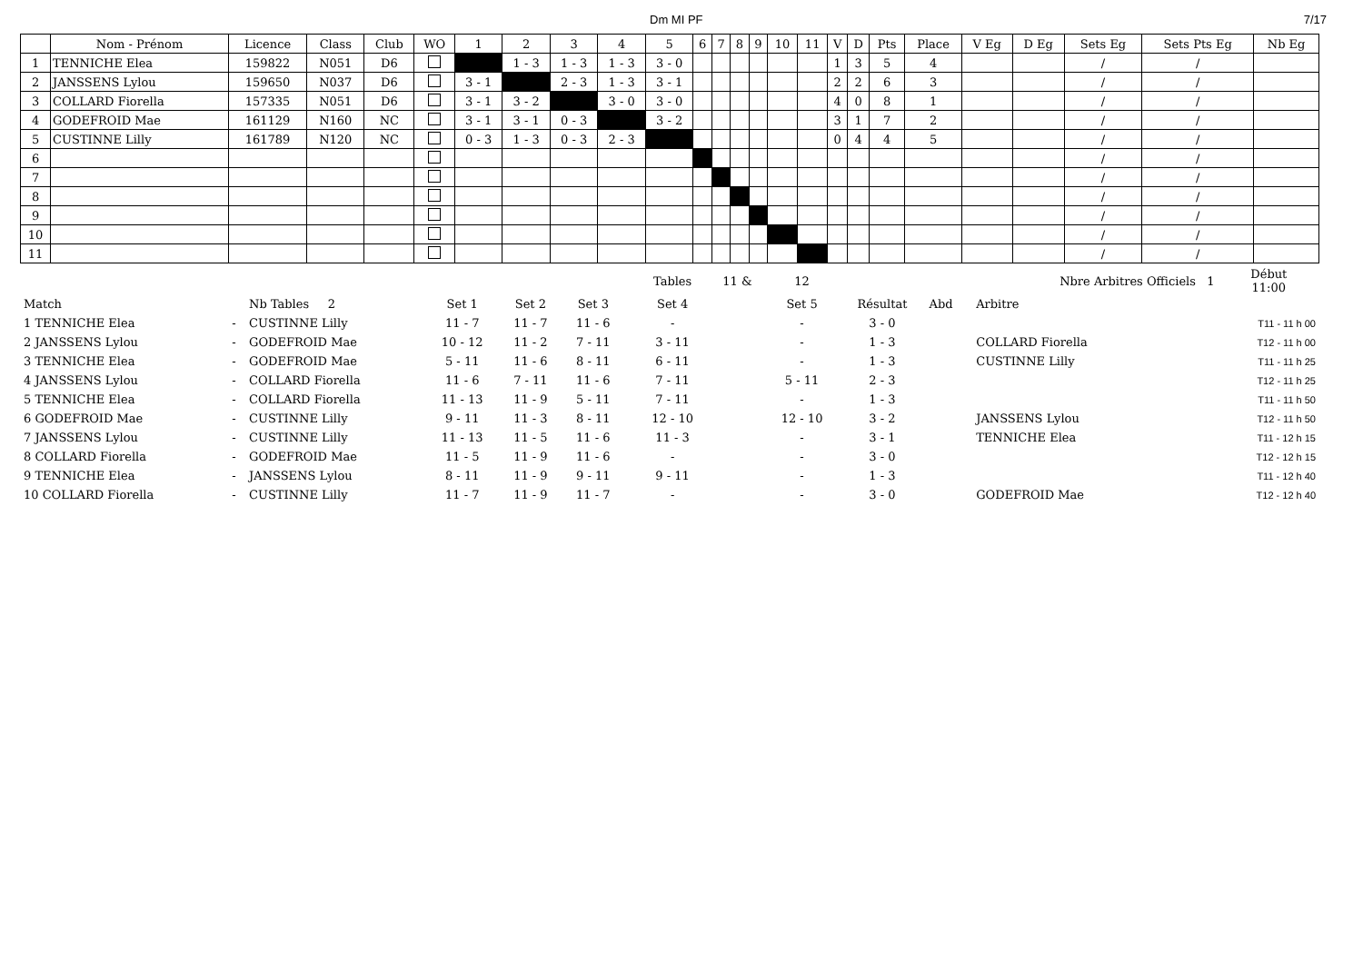Dm MI PF 7/17
| | Nom - Prénom | Licence | Class | Club | WO | 1 | 2 | 3 | 4 | 5 | 6 | 7 | 8 | 9 | 10 | 11 | V | D | Pts | Place | V Eg | D Eg | Sets Eg | Sets Pts Eg | Nb Eg |
| --- | --- | --- | --- | --- | --- | --- | --- | --- | --- | --- | --- | --- | --- | --- | --- | --- | --- | --- | --- | --- | --- | --- | --- | --- | --- |
| 1 | TENNICHE Elea | 159822 | N051 | D6 | | | 1 - 3 | 1 - 3 | 1 - 3 | 3 - 0 | | | | | | | 1 | 3 | 5 | 4 | | | / | / | |
| 2 | JANSSENS Lylou | 159650 | N037 | D6 | | 3 - 1 | | 2 - 3 | 1 - 3 | 3 - 1 | | | | | | | 2 | 2 | 6 | 3 | | | / | / | |
| 3 | COLLARD Fiorella | 157335 | N051 | D6 | | 3 - 1 | 3 - 2 | | 3 - 0 | 3 - 0 | | | | | | | 4 | 0 | 8 | 1 | | | / | / | |
| 4 | GODEFROID Mae | 161129 | N160 | NC | | 3 - 1 | 3 - 1 | 0 - 3 | | 3 - 2 | | | | | | | 3 | 1 | 7 | 2 | | | / | / | |
| 5 | CUSTINNE Lilly | 161789 | N120 | NC | | 0 - 3 | 1 - 3 | 0 - 3 | 2 - 3 | | | | | | | | 0 | 4 | 4 | 5 | | | / | / | |
| 6 | | | | | | | | | | | | | | | | | | | | | | | / | / | |
| 7 | | | | | | | | | | | | | | | | | | | | | | | / | / | |
| 8 | | | | | | | | | | | | | | | | | | | | | | | / | / | |
| 9 | | | | | | | | | | | | | | | | | | | | | | | / | / | |
| 10 | | | | | | | | | | | | | | | | | | | | | | | / | / | |
| 11 | | | | | | | | | | | | | | | | | | | | | | | / | / | |
| | | | | | | | Tables | 11 & | 12 | | | Nbre Arbitres Officiels 1 | | Début 11:00 |
| Match | | Nb Tables 2 | Set 1 | Set 2 | Set 3 | | Set 4 | | Set 5 | Résultat | Abd | Arbitre | | |
| 1 TENNICHE Elea | - | CUSTINNE Lilly | 11 - 7 | 11 - 7 | 11 - 6 | | - | | - | 3 - 0 | | | | T11 - 11 h 00 |
| 2 JANSSENS Lylou | - | GODEFROID Mae | 10 - 12 | 11 - 2 | 7 - 11 | | 3 - 11 | | - | 1 - 3 | | COLLARD Fiorella | | T12 - 11 h 00 |
| 3 TENNICHE Elea | - | GODEFROID Mae | 5 - 11 | 11 - 6 | 8 - 11 | | 6 - 11 | | - | 1 - 3 | | CUSTINNE Lilly | | T11 - 11 h 25 |
| 4 JANSSENS Lylou | - | COLLARD Fiorella | 11 - 6 | 7 - 11 | 11 - 6 | | 7 - 11 | | 5 - 11 | 2 - 3 | | | | T12 - 11 h 25 |
| 5 TENNICHE Elea | - | COLLARD Fiorella | 11 - 13 | 11 - 9 | 5 - 11 | | 7 - 11 | | - | 1 - 3 | | | | T11 - 11 h 50 |
| 6 GODEFROID Mae | - | CUSTINNE Lilly | 9 - 11 | 11 - 3 | 8 - 11 | | 12 - 10 | | 12 - 10 | 3 - 2 | | JANSSENS Lylou | | T12 - 11 h 50 |
| 7 JANSSENS Lylou | - | CUSTINNE Lilly | 11 - 13 | 11 - 5 | 11 - 6 | | 11 - 3 | | - | 3 - 1 | | TENNICHE Elea | | T11 - 12 h 15 |
| 8 COLLARD Fiorella | - | GODEFROID Mae | 11 - 5 | 11 - 9 | 11 - 6 | | - | | - | 3 - 0 | | | | T12 - 12 h 15 |
| 9 TENNICHE Elea | - | JANSSENS Lylou | 8 - 11 | 11 - 9 | 9 - 11 | | 9 - 11 | | - | 1 - 3 | | | | T11 - 12 h 40 |
| 10 COLLARD Fiorella | - | CUSTINNE Lilly | 11 - 7 | 11 - 9 | 11 - 7 | | - | | - | 3 - 0 | | GODEFROID Mae | | T12 - 12 h 40 |